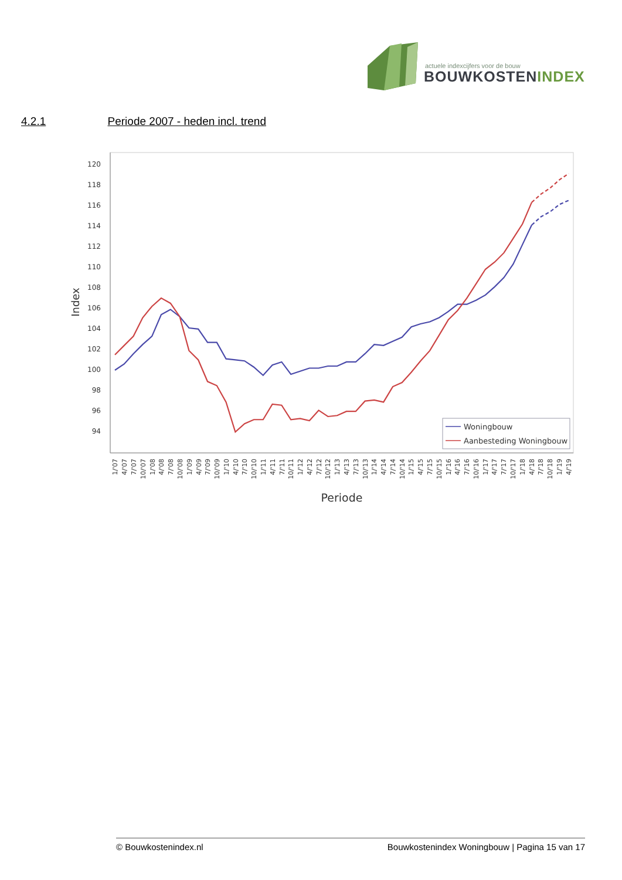actuele indexcijfers voor de bouw
BOUWKOSTENINDEX
4.2.1 Periode 2007 - heden incl. trend
120
118
116
114
112
110
108
106
104
102
100
98
96
94
Index
Woningbouw
Aanbesteding Woningbouw
1/'07
4/'07
7/'07
10/'07
1/'08
4/'08
7/'08
10/'08
1/'09
4/'09
7/'09
10/'09
1/'10
4/'10
7/'10
10/'10
1/'11
4/'11
7/'11
10/'11
1/'12
4/'12
7/'12
10/'12
1/'13
4/'13
7/'13
10/'13
1/'14
4/'14
7/'14
10/'14
1/'15
4/'15
7/'15
10/'15
1/'16
4/'16
7/'16
10/'16
1/'17
4/'17
7/'17
10/'17
1/'18
4/'18
7/'18
10/'18
1/'19
4/'19
Periode
© Bouwkostenindex.nl Bouwkostenindex Woningbouw | Pagina 15 van 17